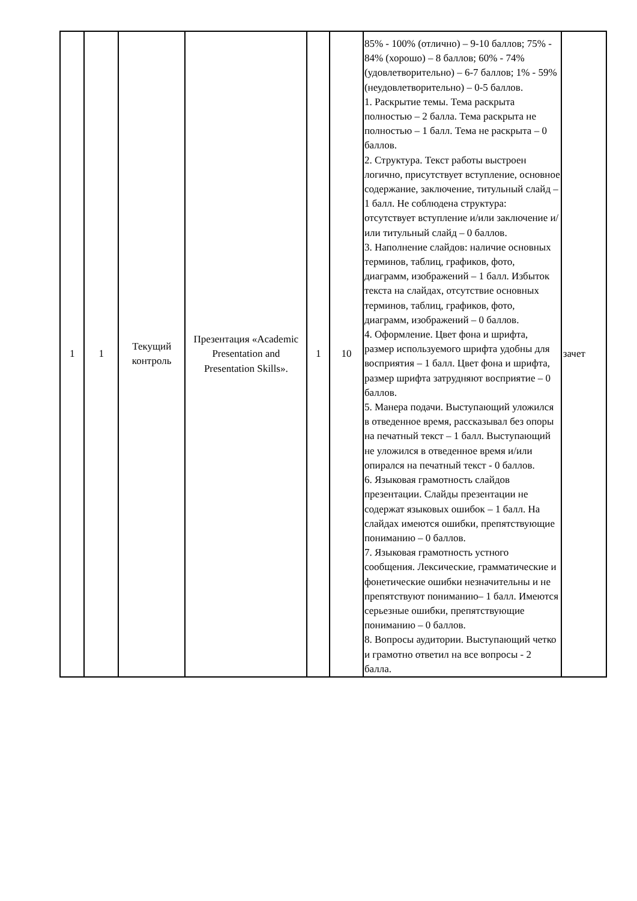| 1 | 1 | Текущий контроль | Презентация «Academic Presentation and Presentation Skills». | 1 | 10 | 85% - 100% (отлично) – 9-10 баллов; 75% - 84% (хорошо) – 8 баллов; 60% - 74% (удовлетворительно) – 6-7 баллов; 1% - 59% (неудовлетворительно) – 0-5 баллов. 1. Раскрытие темы. Тема раскрыта полностью – 2 балла. Тема раскрыта не полностью – 1 балл. Тема не раскрыта – 0 баллов. 2. Структура. Текст работы выстроен логично, присутствует вступление, основное содержание, заключение, титульный слайд – 1 балл. Не соблюдена структура: отсутствует вступление и/или заключение и/или титульный слайд – 0 баллов. 3. Наполнение слайдов: наличие основных терминов, таблиц, графиков, фото, диаграмм, изображений – 1 балл. Избыток текста на слайдах, отсутствие основных терминов, таблиц, графиков, фото, диаграмм, изображений – 0 баллов. 4. Оформление. Цвет фона и шрифта, размер используемого шрифта удобны для восприятия – 1 балл. Цвет фона и шрифта, размер шрифта затрудняют восприятие – 0 баллов. 5. Манера подачи. Выступающий уложился в отведенное время, рассказывал без опоры на печатный текст – 1 балл. Выступающий не уложился в отведенное время и/или опирался на печатный текст - 0 баллов. 6. Языковая грамотность слайдов презентации. Слайды презентации не содержат языковых ошибок – 1 балл. На слайдах имеются ошибки, препятствующие пониманию – 0 баллов. 7. Языковая грамотность устного сообщения. Лексические, грамматические и фонетические ошибки незначительны и не препятствуют пониманию– 1 балл. Имеются серьезные ошибки, препятствующие пониманию – 0 баллов. 8. Вопросы аудитории. Выступающий четко и грамотно ответил на все вопросы - 2 балла. | зачет |